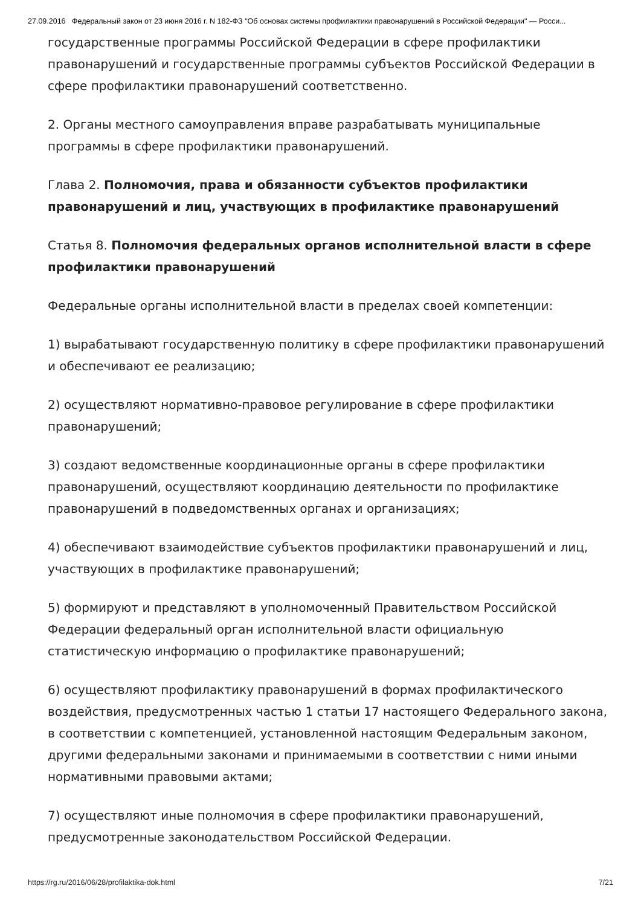27.09.2016 Федеральный закон от 23 июня 2016 г. N 182-ФЗ "Об основах системы профилактики правонарушений в Российской Федерации" — Росси...
государственные программы Российской Федерации в сфере профилактики правонарушений и государственные программы субъектов Российской Федерации в сфере профилактики правонарушений соответственно.
2. Органы местного самоуправления вправе разрабатывать муниципальные программы в сфере профилактики правонарушений.
Глава 2. Полномочия, права и обязанности субъектов профилактики правонарушений и лиц, участвующих в профилактике правонарушений
Статья 8. Полномочия федеральных органов исполнительной власти в сфере профилактики правонарушений
Федеральные органы исполнительной власти в пределах своей компетенции:
1) вырабатывают государственную политику в сфере профилактики правонарушений и обеспечивают ее реализацию;
2) осуществляют нормативно-правовое регулирование в сфере профилактики правонарушений;
3) создают ведомственные координационные органы в сфере профилактики правонарушений, осуществляют координацию деятельности по профилактике правонарушений в подведомственных органах и организациях;
4) обеспечивают взаимодействие субъектов профилактики правонарушений и лиц, участвующих в профилактике правонарушений;
5) формируют и представляют в уполномоченный Правительством Российской Федерации федеральный орган исполнительной власти официальную статистическую информацию о профилактике правонарушений;
6) осуществляют профилактику правонарушений в формах профилактического воздействия, предусмотренных частью 1 статьи 17 настоящего Федерального закона, в соответствии с компетенцией, установленной настоящим Федеральным законом, другими федеральными законами и принимаемыми в соответствии с ними иными нормативными правовыми актами;
7) осуществляют иные полномочия в сфере профилактики правонарушений, предусмотренные законодательством Российской Федерации.
https://rg.ru/2016/06/28/profilaktika-dok.html 7/21